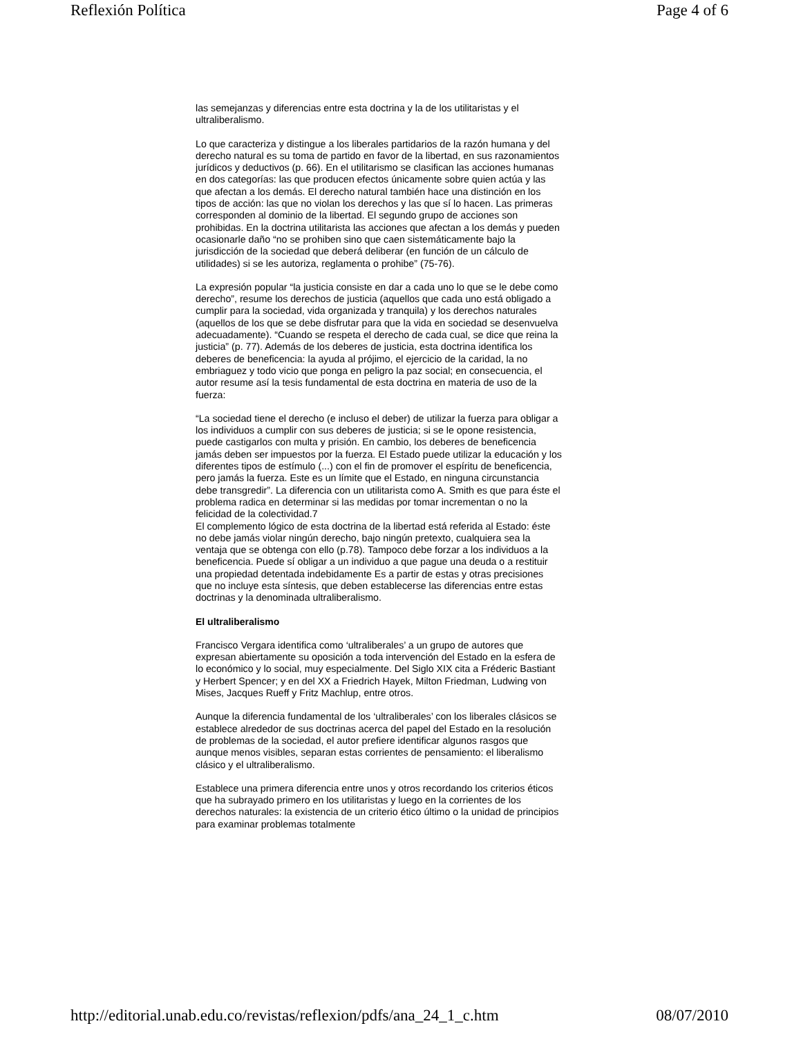Reflexión Política Page 4 of 6
las semejanzas y diferencias entre esta doctrina y la de los utilitaristas y el ultraliberalismo.
Lo que caracteriza y distingue a los liberales partidarios de la razón humana y del derecho natural es su toma de partido en favor de la libertad, en sus razonamientos jurídicos y deductivos (p. 66). En el utilitarismo se clasifican las acciones humanas en dos categorías: las que producen efectos únicamente sobre quien actúa y las que afectan a los demás. El derecho natural también hace una distinción en los tipos de acción: las que no violan los derechos y las que sí lo hacen. Las primeras corresponden al dominio de la libertad. El segundo grupo de acciones son prohibidas. En la doctrina utilitarista las acciones que afectan a los demás y pueden ocasionarle daño “no se prohiben sino que caen sistemáticamente bajo la jurisdicción de la sociedad que deberá deliberar (en función de un cálculo de utilidades) si se les autoriza, reglamenta o prohibe” (75-76).
La expresión popular “la justicia consiste en dar a cada uno lo que se le debe como derecho”, resume los derechos de justicia (aquellos que cada uno está obligado a cumplir para la sociedad, vida organizada y tranquila) y los derechos naturales (aquellos de los que se debe disfrutar para que la vida en sociedad se desenvuelva adecuadamente). “Cuando se respeta el derecho de cada cual, se dice que reina la justicia” (p. 77). Además de los deberes de justicia, esta doctrina identifica los deberes de beneficencia: la ayuda al prójimo, el ejercicio de la caridad, la no embriaguez y todo vicio que ponga en peligro la paz social; en consecuencia, el autor resume así la tesis fundamental de esta doctrina en materia de uso de la fuerza:
“La sociedad tiene el derecho (e incluso el deber) de utilizar la fuerza para obligar a los individuos a cumplir con sus deberes de justicia; si se le opone resistencia, puede castigarlos con multa y prisión. En cambio, los deberes de beneficencia jamás deben ser impuestos por la fuerza. El Estado puede utilizar la educación y los diferentes tipos de estímulo (...) con el fin de promover el espíritu de beneficencia, pero jamás la fuerza. Este es un límite que el Estado, en ninguna circunstancia debe transgredir”. La diferencia con un utilitarista como A. Smith es que para éste el problema radica en determinar si las medidas por tomar incrementan o no la felicidad de la colectividad.7
El complemento lógico de esta doctrina de la libertad está referida al Estado: éste no debe jamás violar ningún derecho, bajo ningún pretexto, cualquiera sea la ventaja que se obtenga con ello (p.78). Tampoco debe forzar a los individuos a la beneficencia. Puede sí obligar a un individuo a que pague una deuda o a restituir una propiedad detentada indebidamente Es a partir de estas y otras precisiones que no incluye esta síntesis, que deben establecerse las diferencias entre estas doctrinas y la denominada ultraliberalismo.
El ultraliberalismo
Francisco Vergara identifica como ‘ultraliberales’ a un grupo de autores que expresan abiertamente su oposición a toda intervención del Estado en la esfera de lo económico y lo social, muy especialmente. Del Siglo XIX cita a Fréderic Bastiant y Herbert Spencer; y en del XX a Friedrich Hayek, Milton Friedman, Ludwing von Mises, Jacques Rueff y Fritz Machlup, entre otros.
Aunque la diferencia fundamental de los ‘ultraliberales’ con los liberales clásicos se establece alrededor de sus doctrinas acerca del papel del Estado en la resolución de problemas de la sociedad, el autor prefiere identificar algunos rasgos que aunque menos visibles, separan estas corrientes de pensamiento: el liberalismo clásico y el ultraliberalismo.
Establece una primera diferencia entre unos y otros recordando los criterios éticos que ha subrayado primero en los utilitaristas y luego en la corrientes de los derechos naturales: la existencia de un criterio ético último o la unidad de principios para examinar problemas totalmente
http://editorial.unab.edu.co/revistas/reflexion/pdfs/ana_24_1_c.htm 08/07/2010